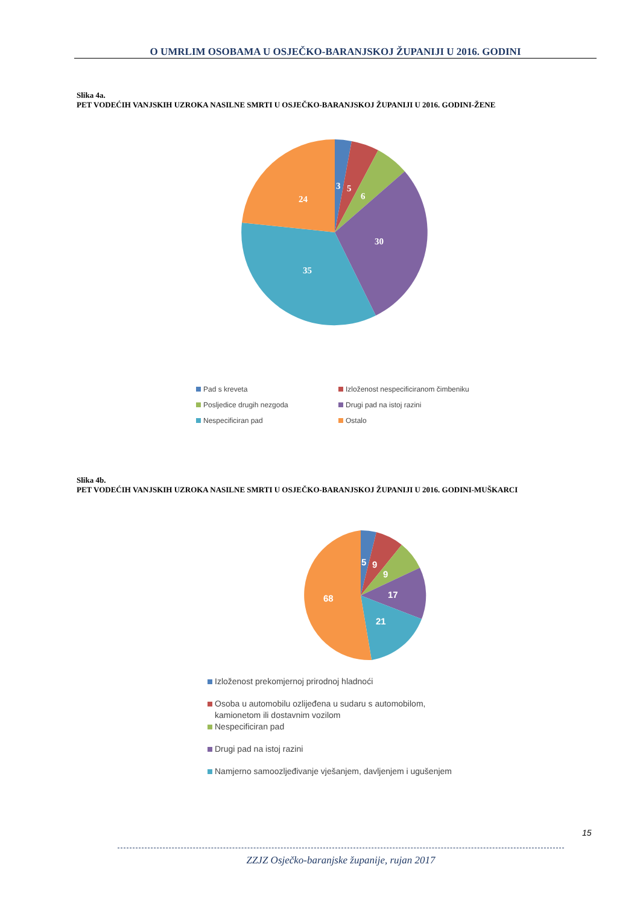O UMRLIM OSOBAMA U OSJEČKO-BARANJSKOJ ŽUPANIJI U 2016. GODINI
Slika 4a.
PET VODEĆIH VANJSKIH UZROKA NASILNE SMRTI U OSJEČKO-BARANJSKOJ ŽUPANIJI U 2016. GODINI-ŽENE
3
5
6
30
35
24
Pad s kreveta
Izloženost nespecificiranom čimbeniku
Posljedice drugih nezgoda
Drugi pad na istoj razini
Nespecificiran pad
Ostalo
Slika 4b.
PET VODEĆIH VANJSKIH UZROKA NASILNE SMRTI U OSJEČKO-BARANJSKOJ ŽUPANIJI U 2016. GODINI-MUŠKARCI
5
9
9
17
21
68
Izloženost prekomjernoj prirodnoj hladnoći
Osoba u automobilu ozlijeđena u sudaru s automobilom,
kamionetom ili dostavnim vozilom
Nespecificiran pad
Drugi pad na istoj razini
Namjerno samoozljeđivanje vješanjem, davljenjem i ugušenjem
15
ZZJZ Osječko-baranjske županije, rujan 2017